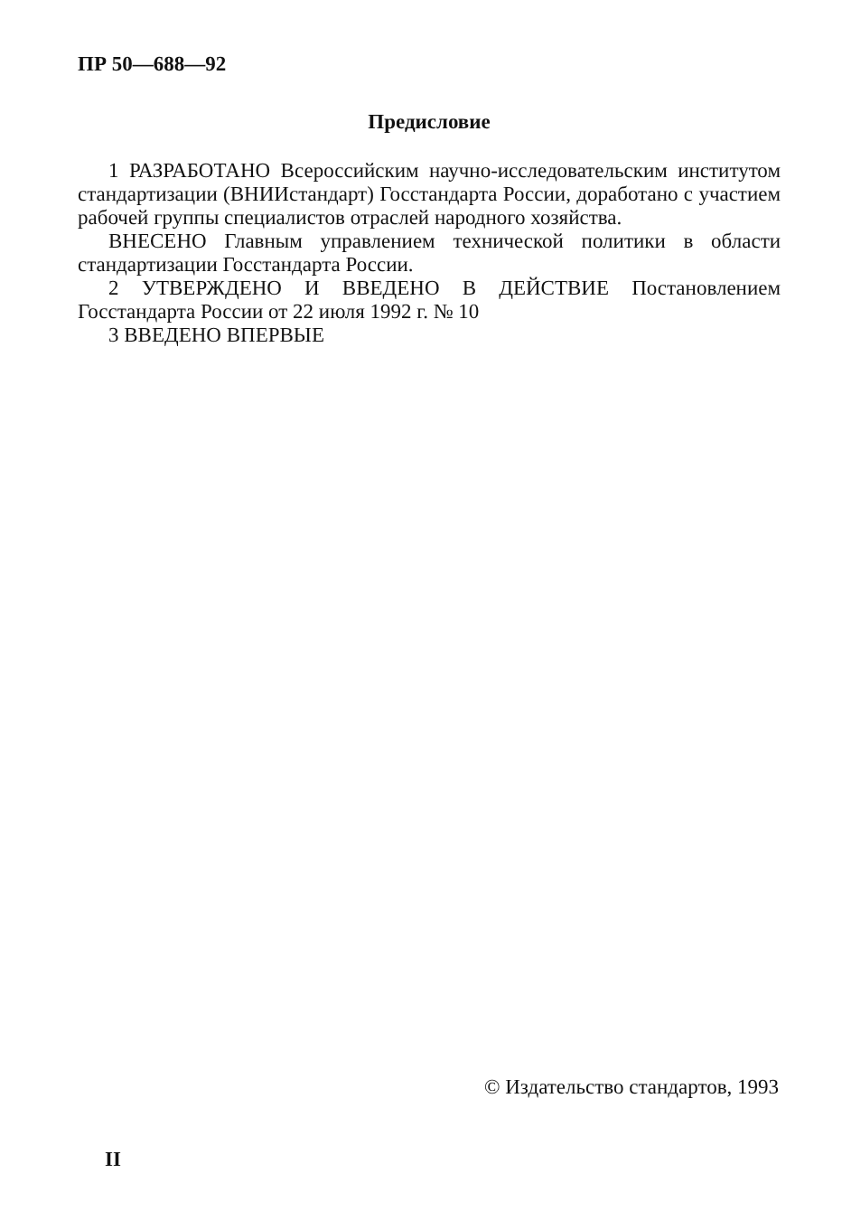ПР 50—688—92
Предисловие
1 РАЗРАБОТАНО Всероссийским научно-исследовательским институтом стандартизации (ВНИИстандарт) Госстандарта России, доработано с участием рабочей группы специалистов отраслей народного хозяйства.
ВНЕСЕНО Главным управлением технической политики в области стандартизации Госстандарта России.
2 УТВЕРЖДЕНО И ВВЕДЕНО В ДЕЙСТВИЕ Постановлением Госстандарта России от 22 июля 1992 г. № 10
3 ВВЕДЕНО ВПЕРВЫЕ
© Издательство стандартов, 1993
II